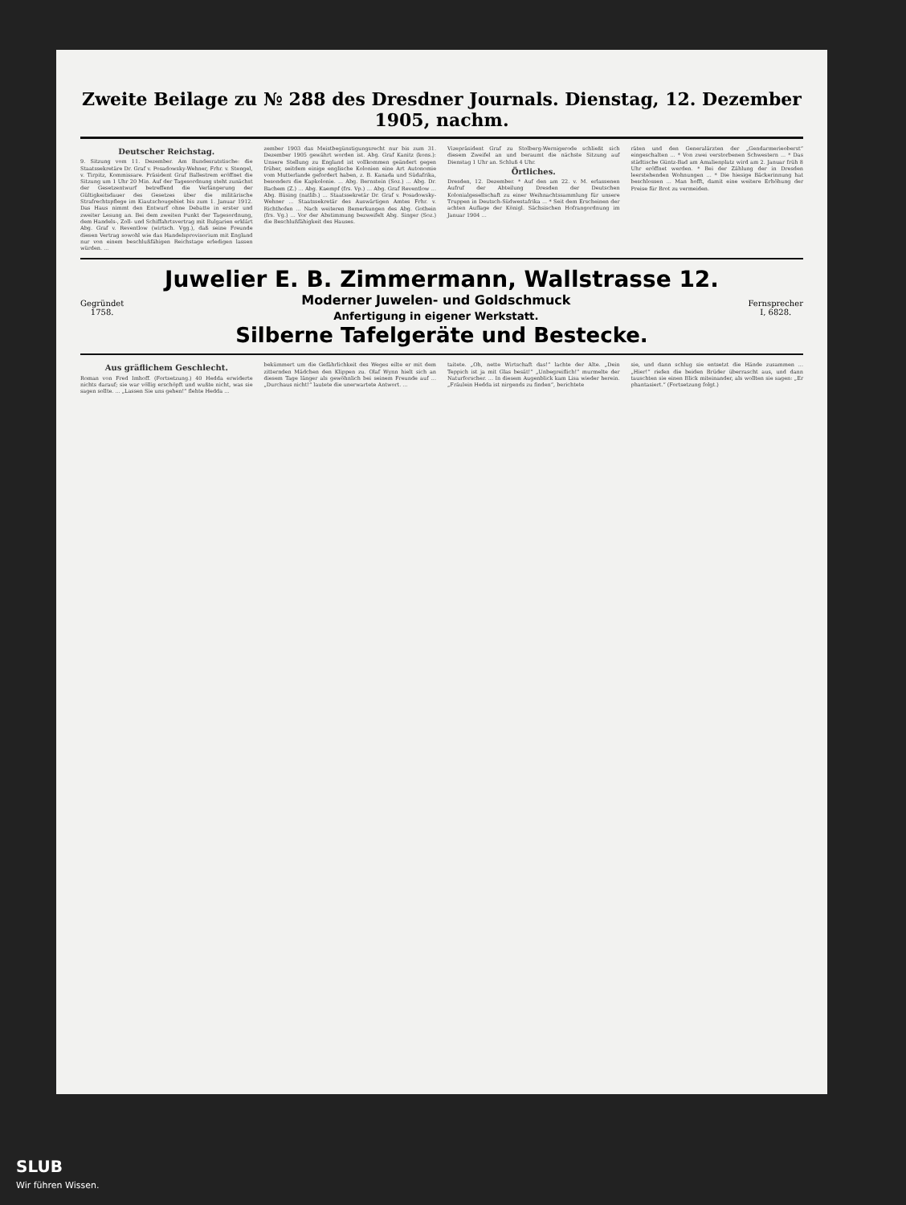Zweite Beilage zu № 288 des Dresdner Journals. Dienstag, 12. Dezember 1905, nachm.
Deutscher Reichstag.
9. Sitzung vom 11. Dezember. Am Bundesratstische: die Staatssekretäre Dr. Graf v. Posadowsky-Wehner, Frhr. v. Stengel, v. Tirpitz, Kommissare. Präsident Graf Ballestrem eröffnet die Sitzung um 1 Uhr 20 Min. Auf der Tagesordnung steht zunächst der Gesetzentwurf betreffend die Verlängerung der Gültigkeitsdauer des Gesetzes über die militärische Strafrechtspflege im Kiautschougebiet bis zum 1. Januar 1912. Das Haus nimmt den Entwurf ohne Debatte in erster und zweiter Lesung an. Bei dem zweiten Punkt der Tagesordnung, dem Handels-, Zoll- und Schiffahrtsvertrag mit Bulgarien erklärt Abg. Graf v. Reventlow (wirtsch. Vgg.), daß seine Freunde diesen Vertrag sowohl wie das Handelsprovisorium mit England nur von einem beschlußfähigen Reichstage erledigen lassen würden. ...
zember 1903 das Meistbegünstigungsrecht nur bis zum 31. Dezember 1905 gewährt worden ist. Abg. Graf Kanitz (kons.): Unsere Stellung zu England ist vollkommen geändert gegen früher, seitdem einige englische Kolonien eine Art Autonomie vom Mutterlande gefordert haben, z. B. Kanada und Südafrika, besonders die Kapkolonie. ... Abg. Bernstein (Soz.) ... Abg. Dr. Bachem (Z.) ... Abg. Kaempf (frs. Vp.) ... Abg. Graf Reventlow ... Abg. Büsing (natlib.) ... Staatssekretär Dr. Graf v. Posadowsky-Wehner ... Staatssekretär des Auswärtigen Amtes Frhr. v. Richthofen ... Nach weiteren Bemerkungen des Abg. Gothein (frs. Vg.) ... Vor der Abstimmung bezweifelt Abg. Singer (Soz.) die Beschlußfähigkeit des Hauses.
Vizepräsident Graf zu Stolberg-Wernigerode schließt sich diesem Zweifel an und beraumt die nächste Sitzung auf Dienstag 1 Uhr an. Schluß 4 Uhr.
Örtliches.
Dresden, 12. Dezember. * Auf den am 22. v. M. erlassenen Aufruf der Abteilung Dresden der Deutschen Kolonialgesellschaft zu einer Weihnachtssammlung für unsere Truppen in Deutsch-Südwestafrika ... * Seit dem Erscheinen der achten Auflage der Königl. Sächsischen Hofrangordnung im Januar 1904 ...
räten und den Generalärzten der „Gendarmerieoberst“ eingeschalten ... * Von zwei verstorbenen Schwestern ... * Das städtische Güntz-Bad am Amalienplatz wird am 2. Januar früh 8 Uhr eröffnet werden. * Bei der Zählung der in Dresden leerstehenden Wohnungen ... * Die hiesige Bäckerinnung hat beschlossen ... Man hofft, damit eine weitere Erhöhung der Preise für Brot zu vermeiden.
Juwelier E. B. Zimmermann, Wallstrasse 12.
Gegründet
1758. Moderner Juwelen- und Goldschmuck
Anfertigung in eigener Werkstatt. Fernsprecher
I, 6828.
Silberne Tafelgeräte und Bestecke.
Aus gräflichem Geschlecht.
Roman von Fred Imhoff. (Fortsetzung.) 40 Hedda erwiderte nichts darauf; sie war völlig erschöpft und wußte nicht, was sie sagen sollte. ... „Lassen Sie uns gehen!“ flehte Hedda ...
bekümmert um die Gefährlichkeit des Weges eilte er mit dem zitternden Mädchen den Klippen zu. Olaf Wynn hielt sich an diesem Tage länger als gewöhnlich bei seinem Freunde auf ... „Durchaus nicht!“ lautete die unerwartete Antwort. ...
taitete. „Oh, nette Wirtschaft das!“ lachte der Alte. „Dein Teppich ist ja mit Glas besät!“ „Unbegreiflich!“ murmelte der Naturforscher. ... In diesem Augenblick kam Lisa wieder herein. „Fräulein Hedda ist nirgends zu finden“, berichtete
sie, und dann schlug sie entsetzt die Hände zusammen ... „Hier!“ riefen die beiden Brüder überrascht aus, und dann tauschten sie einen Blick miteinander, als wollten sie sagen: „Er phantasiert.“ (Fortsetzung folgt.)
SLUB
Wir führen Wissen.